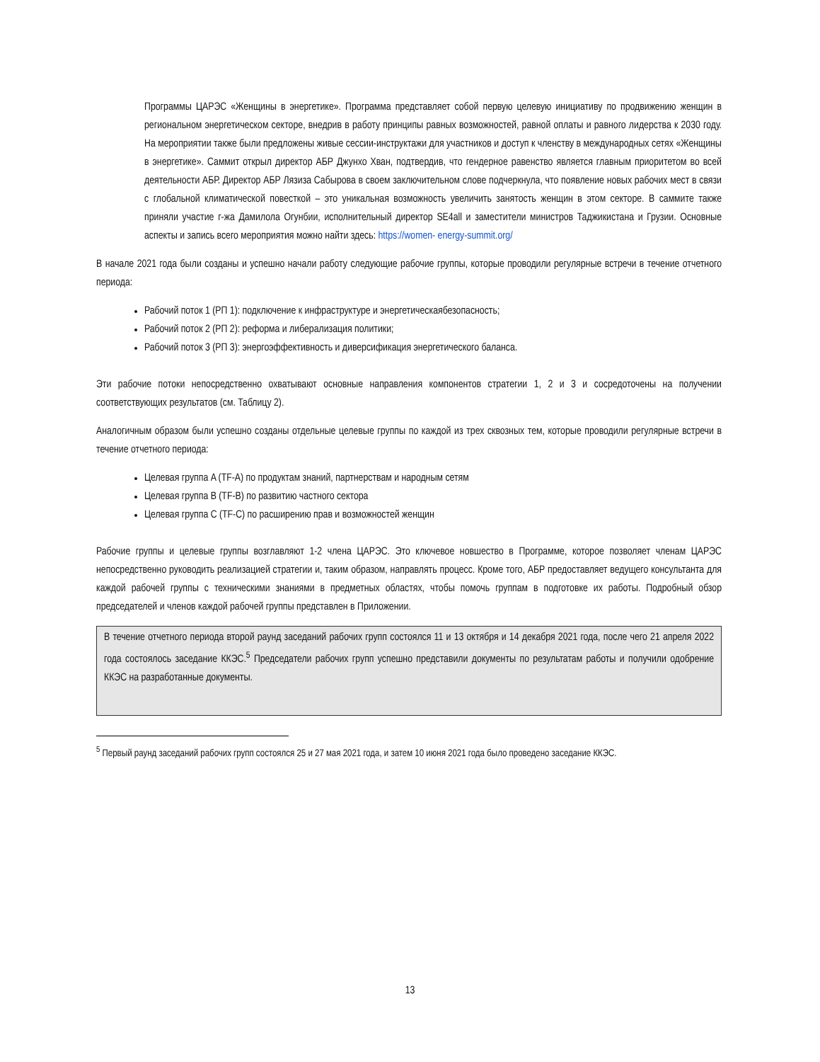Программы ЦАРЭС «Женщины в энергетике». Программа представляет собой первую целевую инициативу по продвижению женщин в региональном энергетическом секторе, внедрив в работу принципы равных возможностей, равной оплаты и равного лидерства к 2030 году. На мероприятии также были предложены живые сессии-инструктажи для участников и доступ к членству в международных сетях «Женщины в энергетике». Саммит открыл директор АБР Джунхо Хван, подтвердив, что гендерное равенство является главным приоритетом во всей деятельности АБР. Директор АБР Лязиза Сабырова в своем заключительном слове подчеркнула, что появление новых рабочих мест в связи с глобальной климатической повесткой – это уникальная возможность увеличить занятость женщин в этом секторе. В саммите также приняли участие г-жа Дамилола Огунбии, исполнительный директор SE4all и заместители министров Таджикистана и Грузии. Основные аспекты и запись всего мероприятия можно найти здесь: https://women- energy-summit.org/
В начале 2021 года были созданы и успешно начали работу следующие рабочие группы, которые проводили регулярные встречи в течение отчетного периода:
Рабочий поток 1 (РП 1): подключение к инфраструктуре и энергетическаябезопасность;
Рабочий поток 2 (РП 2): реформа и либерализация политики;
Рабочий поток 3 (РП 3): энергоэффективность и диверсификация энергетического баланса.
Эти рабочие потоки непосредственно охватывают основные направления компонентов стратегии 1, 2 и 3 и сосредоточены на получении соответствующих результатов (см. Таблицу 2).
Аналогичным образом были успешно созданы отдельные целевые группы по каждой из трех сквозных тем, которые проводили регулярные встречи в течение отчетного периода:
Целевая группа A (TF-A) по продуктам знаний, партнерствам и народным сетям
Целевая группа B (TF-B) по развитию частного сектора
Целевая группа C (TF-C) по расширению прав и возможностей женщин
Рабочие группы и целевые группы возглавляют 1-2 члена ЦАРЭС. Это ключевое новшество в Программе, которое позволяет членам ЦАРЭС непосредственно руководить реализацией стратегии и, таким образом, направлять процесс. Кроме того, АБР предоставляет ведущего консультанта для каждой рабочей группы с техническими знаниями в предметных областях, чтобы помочь группам в подготовке их работы. Подробный обзор председателей и членов каждой рабочей группы представлен в Приложении.
В течение отчетного периода второй раунд заседаний рабочих групп состоялся 11 и 13 октября и 14 декабря 2021 года, после чего 21 апреля 2022 года состоялось заседание ККЭС.<sup>5</sup> Председатели рабочих групп успешно представили документы по результатам работы и получили одобрение ККЭС на разработанные документы.
<sup>5</sup> Первый раунд заседаний рабочих групп состоялся 25 и 27 мая 2021 года, и затем 10 июня 2021 года было проведено заседание ККЭС.
13